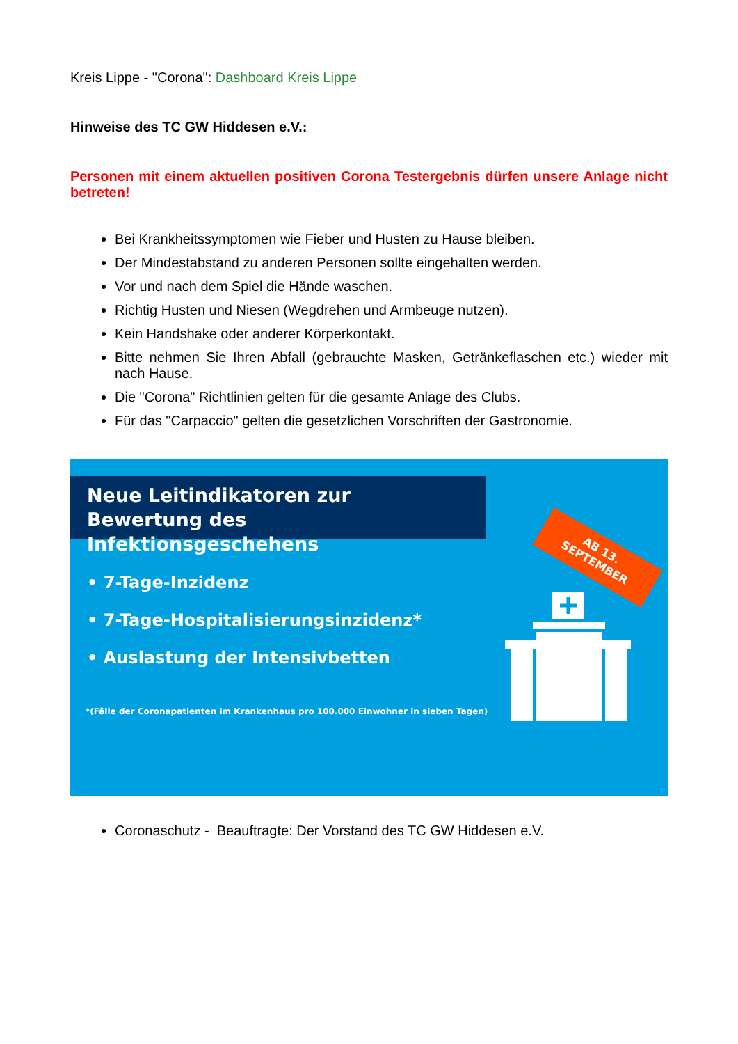Kreis Lippe - "Corona": Dashboard Kreis Lippe
Hinweise des TC GW Hiddesen e.V.:
Personen mit einem aktuellen positiven Corona Testergebnis dürfen unsere Anlage nicht betreten!
Bei Krankheitssymptomen wie Fieber und Husten zu Hause bleiben.
Der Mindestabstand zu anderen Personen sollte eingehalten werden.
Vor und nach dem Spiel die Hände waschen.
Richtig Husten und Niesen (Wegdrehen und Armbeuge nutzen).
Kein Handshake oder anderer Körperkontakt.
Bitte nehmen Sie Ihren Abfall (gebrauchte Masken, Getränkeflaschen etc.) wieder mit nach Hause.
Die "Corona" Richtlinien gelten für die gesamte Anlage des Clubs.
Für das "Carpaccio" gelten die gesetzlichen Vorschriften der Gastronomie.
Neue Leitindikatoren zur Bewertung des Infektionsgeschehens
AB 13.
SEPTEMBER
• 7-Tage-Inzidenz
• 7-Tage-Hospitalisierungsinzidenz*
• Auslastung der Intensivbetten
*(Fälle der Coronapatienten im Krankenhaus pro 100.000 Einwohner in sieben Tagen)
Coronaschutz - Beauftragte: Der Vorstand des TC GW Hiddesen e.V.